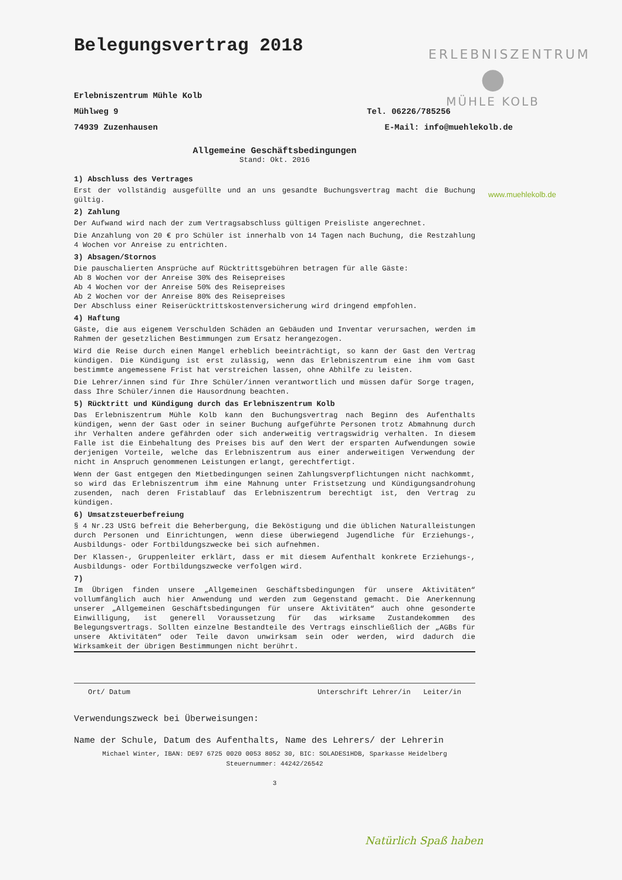ERLEBNISZENTRUM
●
MÜHLE KOLB
www.muehlekolb.de
Belegungsvertrag 2018
Erlebniszentrum Mühle Kolb
Mühlweg 9 Tel. 06226/785256
74939 Zuzenhausen E-Mail: info@muehlekolb.de
Allgemeine Geschäftsbedingungen
Stand: Okt. 2016
1) Abschluss des Vertrages
Erst der vollständig ausgefüllte und an uns gesandte Buchungsvertrag macht die Buchung gültig.
2) Zahlung
Der Aufwand wird nach der zum Vertragsabschluss gültigen Preisliste angerechnet.
Die Anzahlung von 20 € pro Schüler ist innerhalb von 14 Tagen nach Buchung, die Restzahlung 4 Wochen vor Anreise zu entrichten.
3) Absagen/Stornos
Die pauschalierten Ansprüche auf Rücktrittsgebühren betragen für alle Gäste:
Ab 8 Wochen vor der Anreise 30% des Reisepreises
Ab 4 Wochen vor der Anreise 50% des Reisepreises
Ab 2 Wochen vor der Anreise 80% des Reisepreises
Der Abschluss einer Reiserücktrittskostenversicherung wird dringend empfohlen.
4) Haftung
Gäste, die aus eigenem Verschulden Schäden an Gebäuden und Inventar verursachen, werden im Rahmen der gesetzlichen Bestimmungen zum Ersatz herangezogen.
Wird die Reise durch einen Mangel erheblich beeinträchtigt, so kann der Gast den Vertrag kündigen. Die Kündigung ist erst zulässig, wenn das Erlebniszentrum eine ihm vom Gast bestimmte angemessene Frist hat verstreichen lassen, ohne Abhilfe zu leisten.
Die Lehrer/innen sind für Ihre Schüler/innen verantwortlich und müssen dafür Sorge tragen, dass Ihre Schüler/innen die Hausordnung beachten.
5) Rücktritt und Kündigung durch das Erlebniszentrum Kolb
Das Erlebniszentrum Mühle Kolb kann den Buchungsvertrag nach Beginn des Aufenthalts kündigen, wenn der Gast oder in seiner Buchung aufgeführte Personen trotz Abmahnung durch ihr Verhalten andere gefährden oder sich anderweitig vertragswidrig verhalten. In diesem Falle ist die Einbehaltung des Preises bis auf den Wert der ersparten Aufwendungen sowie derjenigen Vorteile, welche das Erlebniszentrum aus einer anderweitigen Verwendung der nicht in Anspruch genommenen Leistungen erlangt, gerechtfertigt.
Wenn der Gast entgegen den Mietbedingungen seinen Zahlungsverpflichtungen nicht nachkommt, so wird das Erlebniszentrum ihm eine Mahnung unter Fristsetzung und Kündigungsandrohung zusenden, nach deren Fristablauf das Erlebniszentrum berechtigt ist, den Vertrag zu kündigen.
6) Umsatzsteuerbefreiung
§ 4 Nr.23 UStG befreit die Beherbergung, die Beköstigung und die üblichen Naturalleistungen durch Personen und Einrichtungen, wenn diese überwiegend Jugendliche für Erziehungs-, Ausbildungs- oder Fortbildungszwecke bei sich aufnehmen.
Der Klassen-, Gruppenleiter erklärt, dass er mit diesem Aufenthalt konkrete Erziehungs-, Ausbildungs- oder Fortbildungszwecke verfolgen wird.
7)
Im Übrigen finden unsere „Allgemeinen Geschäftsbedingungen für unsere Aktivitäten“ vollumfänglich auch hier Anwendung und werden zum Gegenstand gemacht. Die Anerkennung unserer „Allgemeinen Geschäftsbedingungen für unsere Aktivitäten“ auch ohne gesonderte Einwilligung, ist generell Voraussetzung für das wirksame Zustandekommen des Belegungsvertrags. Sollten einzelne Bestandteile des Vertrags einschließlich der „AGBs für unsere Aktivitäten“ oder Teile davon unwirksam sein oder werden, wird dadurch die Wirksamkeit der übrigen Bestimmungen nicht berührt.
Ort/ Datum Unterschrift Lehrer/in Leiter/in
Verwendungszweck bei Überweisungen:
Name der Schule, Datum des Aufenthalts, Name des Lehrers/ der Lehrerin
Michael Winter, IBAN: DE97 6725 0020 0053 8052 30, BIC: SOLADES1HDB, Sparkasse Heidelberg
Steuernummer: 44242/26542
3
Natürlich Spaß haben